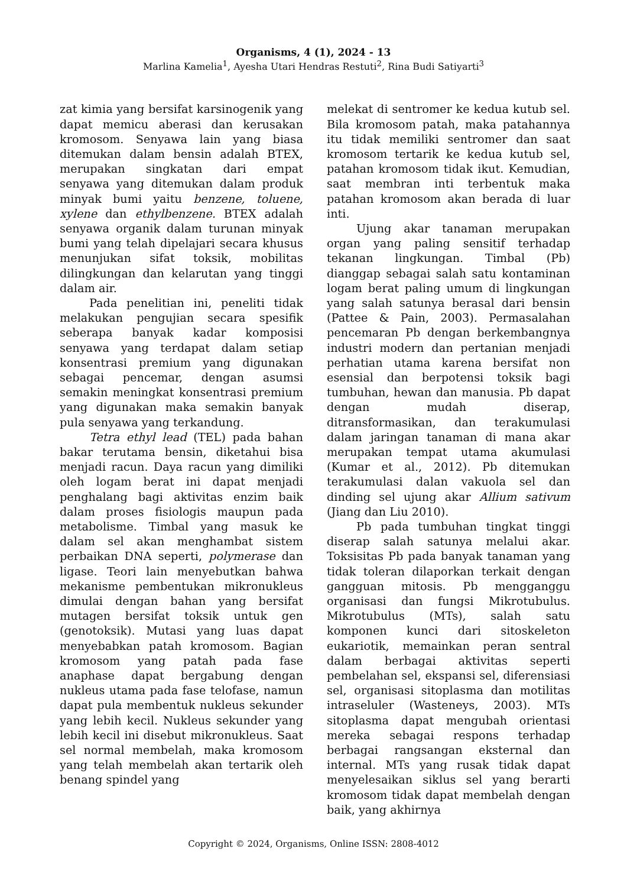Organisms, 4 (1), 2024 - 13
Marlina Kamelia<sup>1</sup>, Ayesha Utari Hendras Restuti<sup>2</sup>, Rina Budi Satiyarti<sup>3</sup>
zat kimia yang bersifat karsinogenik yang dapat memicu aberasi dan kerusakan kromosom. Senyawa lain yang biasa ditemukan dalam bensin adalah BTEX, merupakan singkatan dari empat senyawa yang ditemukan dalam produk minyak bumi yaitu benzene, toluene, xylene dan ethylbenzene. BTEX adalah senyawa organik dalam turunan minyak bumi yang telah dipelajari secara khusus menunjukan sifat toksik, mobilitas dilingkungan dan kelarutan yang tinggi dalam air.
Pada penelitian ini, peneliti tidak melakukan pengujian secara spesifik seberapa banyak kadar komposisi senyawa yang terdapat dalam setiap konsentrasi premium yang digunakan sebagai pencemar, dengan asumsi semakin meningkat konsentrasi premium yang digunakan maka semakin banyak pula senyawa yang terkandung.
Tetra ethyl lead (TEL) pada bahan bakar terutama bensin, diketahui bisa menjadi racun. Daya racun yang dimiliki oleh logam berat ini dapat menjadi penghalang bagi aktivitas enzim baik dalam proses fisiologis maupun pada metabolisme. Timbal yang masuk ke dalam sel akan menghambat sistem perbaikan DNA seperti, polymerase dan ligase. Teori lain menyebutkan bahwa mekanisme pembentukan mikronukleus dimulai dengan bahan yang bersifat mutagen bersifat toksik untuk gen (genotoksik). Mutasi yang luas dapat menyebabkan patah kromosom. Bagian kromosom yang patah pada fase anaphase dapat bergabung dengan nukleus utama pada fase telofase, namun dapat pula membentuk nukleus sekunder yang lebih kecil. Nukleus sekunder yang lebih kecil ini disebut mikronukleus. Saat sel normal membelah, maka kromosom yang telah membelah akan tertarik oleh benang spindel yang
melekat di sentromer ke kedua kutub sel. Bila kromosom patah, maka patahannya itu tidak memiliki sentromer dan saat kromosom tertarik ke kedua kutub sel, patahan kromosom tidak ikut. Kemudian, saat membran inti terbentuk maka patahan kromosom akan berada di luar inti.
Ujung akar tanaman merupakan organ yang paling sensitif terhadap tekanan lingkungan. Timbal (Pb) dianggap sebagai salah satu kontaminan logam berat paling umum di lingkungan yang salah satunya berasal dari bensin (Pattee & Pain, 2003). Permasalahan pencemaran Pb dengan berkembangnya industri modern dan pertanian menjadi perhatian utama karena bersifat non esensial dan berpotensi toksik bagi tumbuhan, hewan dan manusia. Pb dapat dengan mudah diserap, ditransformasikan, dan terakumulasi dalam jaringan tanaman di mana akar merupakan tempat utama akumulasi (Kumar et al., 2012). Pb ditemukan terakumulasi dalan vakuola sel dan dinding sel ujung akar Allium sativum (Jiang dan Liu 2010).
Pb pada tumbuhan tingkat tinggi diserap salah satunya melalui akar. Toksisitas Pb pada banyak tanaman yang tidak toleran dilaporkan terkait dengan gangguan mitosis. Pb mengganggu organisasi dan fungsi Mikrotubulus. Mikrotubulus (MTs), salah satu komponen kunci dari sitoskeleton eukariotik, memainkan peran sentral dalam berbagai aktivitas seperti pembelahan sel, ekspansi sel, diferensiasi sel, organisasi sitoplasma dan motilitas intraseluler (Wasteneys, 2003). MTs sitoplasma dapat mengubah orientasi mereka sebagai respons terhadap berbagai rangsangan eksternal dan internal. MTs yang rusak tidak dapat menyelesaikan siklus sel yang berarti kromosom tidak dapat membelah dengan baik, yang akhirnya
Copyright © 2024, Organisms, Online ISSN: 2808-4012